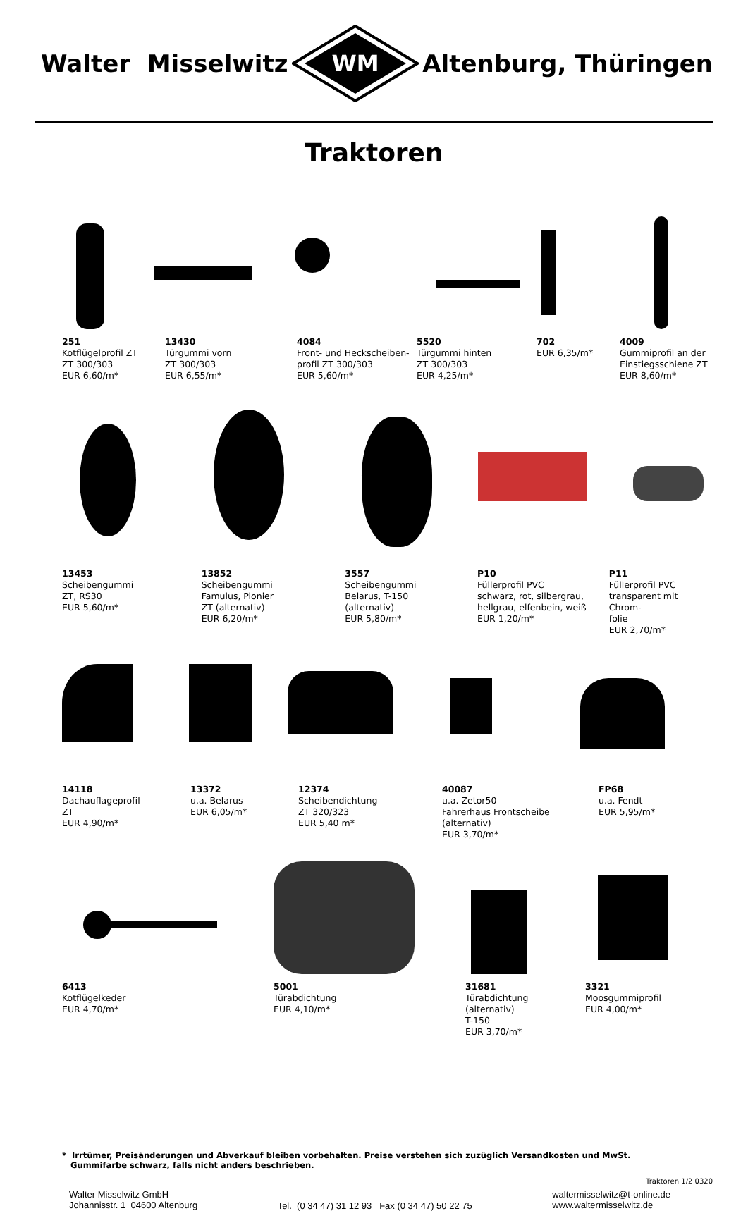Walter Misselwitz
WM
Altenburg, Thüringen
Traktoren
251
Kotflügelprofil ZT
ZT 300/303
EUR 6,60/m*
13430
Türgummi vorn
ZT 300/303
EUR 6,55/m*
4084
Front- und Heckscheiben-
profil ZT 300/303
EUR 5,60/m*
5520
Türgummi hinten
ZT 300/303
EUR 4,25/m*
702
EUR 6,35/m*
4009
Gummiprofil an der
Einstiegsschiene ZT
EUR 8,60/m*
13453
Scheibengummi
ZT, RS30
EUR 5,60/m*
13852
Scheibengummi
Famulus, Pionier
ZT (alternativ)
EUR 6,20/m*
3557
Scheibengummi
Belarus, T-150
(alternativ)
EUR 5,80/m*
P10
Füllerprofil PVC
schwarz, rot, silbergrau,
hellgrau, elfenbein, weiß
EUR 1,20/m*
P11
Füllerprofil PVC
transparent mit Chrom-
folie
EUR 2,70/m*
14118
Dachauflageprofil
ZT
EUR 4,90/m*
13372
u.a. Belarus
EUR 6,05/m*
12374
Scheibendichtung
ZT 320/323
EUR 5,40 m*
40087
u.a. Zetor50
Fahrerhaus Frontscheibe
(alternativ)
EUR 3,70/m*
FP68
u.a. Fendt
EUR 5,95/m*
6413
Kotflügelkeder
EUR 4,70/m*
5001
Türabdichtung
EUR 4,10/m*
31681
Türabdichtung
(alternativ)
T-150
EUR 3,70/m*
3321
Moosgummiprofil
EUR 4,00/m*
* Irrtümer, Preisänderungen und Abverkauf bleiben vorbehalten. Preise verstehen sich zuzüglich Versandkosten und MwSt.
Gummifarbe schwarz, falls nicht anders beschrieben.
Traktoren 1/2 0320
Walter Misselwitz GmbH
Johannisstr. 1 04600 Altenburg
Tel. (0 34 47) 31 12 93 Fax (0 34 47) 50 22 75
waltermisselwitz@t-online.de
www.waltermisselwitz.de